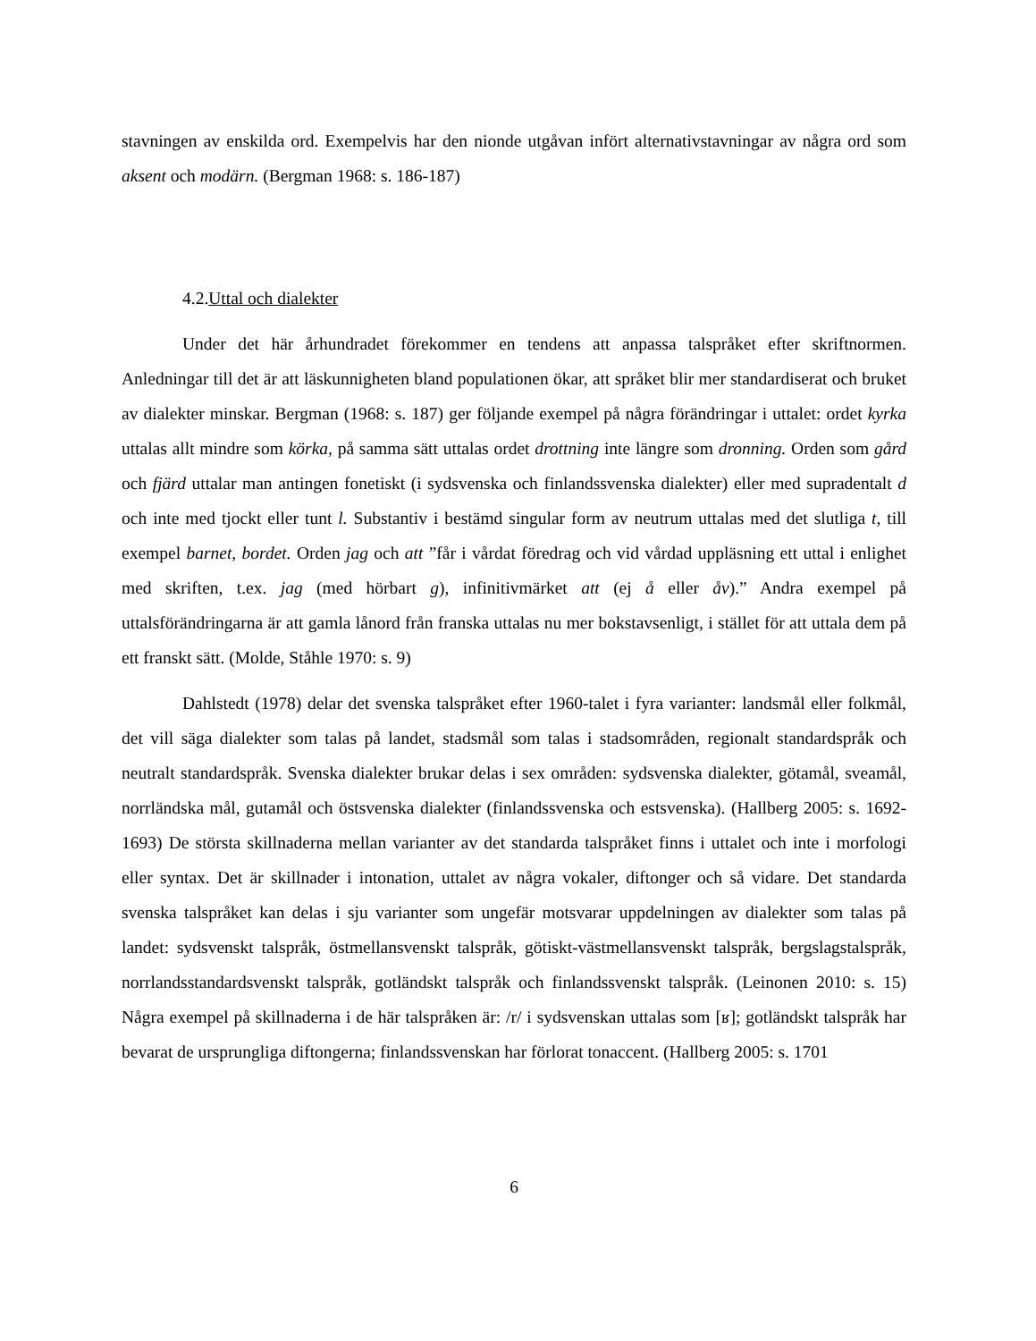stavningen av enskilda ord. Exempelvis har den nionde utgåvan infört alternativstavningar av några ord som aksent och modärn. (Bergman 1968: s. 186-187)
4.2.Uttal och dialekter
Under det här århundradet förekommer en tendens att anpassa talspråket efter skriftnormen. Anledningar till det är att läskunnigheten bland populationen ökar, att språket blir mer standardiserat och bruket av dialekter minskar. Bergman (1968: s. 187) ger följande exempel på några förändringar i uttalet: ordet kyrka uttalas allt mindre som körka, på samma sätt uttalas ordet drottning inte längre som dronning. Orden som gård och fjärd uttalar man antingen fonetiskt (i sydsvenska och finlandssvenska dialekter) eller med supradentalt d och inte med tjockt eller tunt l. Substantiv i bestämd singular form av neutrum uttalas med det slutliga t, till exempel barnet, bordet. Orden jag och att ”får i vårdat föredrag och vid vårdad uppläsning ett uttal i enlighet med skriften, t.ex. jag (med hörbart g), infinitivmärket att (ej å eller åv).” Andra exempel på uttalsförändringarna är att gamla lånord från franska uttalas nu mer bokstavsenligt, i stället för att uttala dem på ett franskt sätt. (Molde, Ståhle 1970: s. 9)
Dahlstedt (1978) delar det svenska talspråket efter 1960-talet i fyra varianter: landsmål eller folkmål, det vill säga dialekter som talas på landet, stadsmål som talas i stadsområden, regionalt standardspråk och neutralt standardspråk. Svenska dialekter brukar delas i sex områden: sydsvenska dialekter, götamål, sveamål, norrländska mål, gutamål och östsvenska dialekter (finlandssvenska och estsvenska). (Hallberg 2005: s. 1692-1693) De största skillnaderna mellan varianter av det standarda talspråket finns i uttalet och inte i morfologi eller syntax. Det är skillnader i intonation, uttalet av några vokaler, diftonger och så vidare. Det standarda svenska talspråket kan delas i sju varianter som ungefär motsvarar uppdelningen av dialekter som talas på landet: sydsvenskt talspråk, östmellansvenskt talspråk, götiskt-västmellansvenskt talspråk, bergslagstalspråk, norrlandsstandardsvenskt talspråk, gotländskt talspråk och finlandssvenskt talspråk. (Leinonen 2010: s. 15) Några exempel på skillnaderna i de här talspråken är: /r/ i sydsvenskan uttalas som [ʁ]; gotländskt talspråk har bevarat de ursprungliga diftongerna; finlandssvenskan har förlorat tonaccent. (Hallberg 2005: s. 1701
6